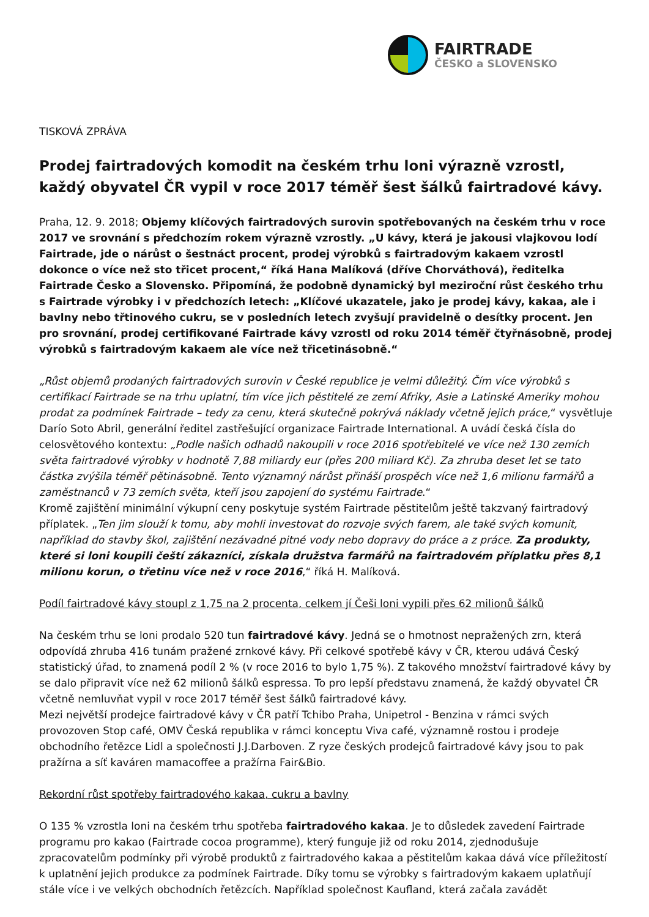FAIRTRADE
ČESKO a SLOVENSKO
TISKOVÁ ZPRÁVA
Prodej fairtradových komodit na českém trhu loni výrazně vzrostl, každý obyvatel ČR vypil v roce 2017 téměř šest šálků fairtradové kávy.
Praha, 12. 9. 2018; Objemy klíčových fairtradových surovin spotřebovaných na českém trhu v roce 2017 ve srovnání s předchozím rokem výrazně vzrostly. „U kávy, která je jakousi vlajkovou lodí Fairtrade, jde o nárůst o šestnáct procent, prodej výrobků s fairtradovým kakaem vzrostl dokonce o více než sto třicet procent,“ říká Hana Malíková (dříve Chorváthová), ředitelka Fairtrade Česko a Slovensko. Připomíná, že podobně dynamický byl meziroční růst českého trhu s Fairtrade výrobky i v předchozích letech: „Klíčové ukazatele, jako je prodej kávy, kakaa, ale i bavlny nebo třtinového cukru, se v posledních letech zvyšují pravidelně o desítky procent. Jen pro srovnání, prodej certifikované Fairtrade kávy vzrostl od roku 2014 téměř čtyřnásobně, prodej výrobků s fairtradovým kakaem ale více než třicetinásobně.“
„Růst objemů prodaných fairtradových surovin v České republice je velmi důležitý. Čím více výrobků s certifikací Fairtrade se na trhu uplatní, tím více jich pěstitelé ze zemí Afriky, Asie a Latinské Ameriky mohou prodat za podmínek Fairtrade – tedy za cenu, která skutečně pokrývá náklady včetně jejich práce,“ vysvětluje Darío Soto Abril, generální ředitel zastřešující organizace Fairtrade International. A uvádí česká čísla do celosvětového kontextu: „Podle našich odhadů nakoupili v roce 2016 spotřebitelé ve více než 130 zemích světa fairtradové výrobky v hodnotě 7,88 miliardy eur (přes 200 miliard Kč). Za zhruba deset let se tato částka zvýšila téměř pětinásobně. Tento významný nárůst přináší prospěch více než 1,6 milionu farmářů a zaměstnanců v 73 zemích světa, kteří jsou zapojení do systému Fairtrade.“
Kromě zajištění minimální výkupní ceny poskytuje systém Fairtrade pěstitelům ještě takzvaný fairtradový příplatek. „Ten jim slouží k tomu, aby mohli investovat do rozvoje svých farem, ale také svých komunit, například do stavby škol, zajištění nezávadné pitné vody nebo dopravy do práce a z práce. Za produkty, které si loni koupili čeští zákazníci, získala družstva farmářů na fairtradovém příplatku přes 8,1 milionu korun, o třetinu více než v roce 2016,“ říká H. Malíková.
Podíl fairtradové kávy stoupl z 1,75 na 2 procenta, celkem jí Češi loni vypili přes 62 milionů šálků
Na českém trhu se loni prodalo 520 tun fairtradové kávy. Jedná se o hmotnost nepražených zrn, která odpovídá zhruba 416 tunám pražené zrnkové kávy. Při celkové spotřebě kávy v ČR, kterou udává Český statistický úřad, to znamená podíl 2 % (v roce 2016 to bylo 1,75 %). Z takového množství fairtradové kávy by se dalo připravit více než 62 milionů šálků espressa. To pro lepší představu znamená, že každý obyvatel ČR včetně nemluvňat vypil v roce 2017 téměř šest šálků fairtradové kávy.
Mezi největší prodejce fairtradové kávy v ČR patří Tchibo Praha, Unipetrol - Benzina v rámci svých provozoven Stop café, OMV Česká republika v rámci konceptu Viva café, významně rostou i prodeje obchodního řetězce Lidl a společnosti J.J.Darboven. Z ryze českých prodejců fairtradové kávy jsou to pak pražírna a síť kaváren mamacoffee a pražírna Fair&Bio.
Rekordní růst spotřeby fairtradového kakaa, cukru a bavlny
O 135 % vzrostla loni na českém trhu spotřeba fairtradového kakaa. Je to důsledek zavedení Fairtrade programu pro kakao (Fairtrade cocoa programme), který funguje již od roku 2014, zjednodušuje zpracovatelům podmínky při výrobě produktů z fairtradového kakaa a pěstitelům kakaa dává více příležitostí k uplatnění jejich produkce za podmínek Fairtrade. Díky tomu se výrobky s fairtradovým kakaem uplatňují stále více i ve velkých obchodních řetězcích. Například společnost Kaufland, která začala zavádět